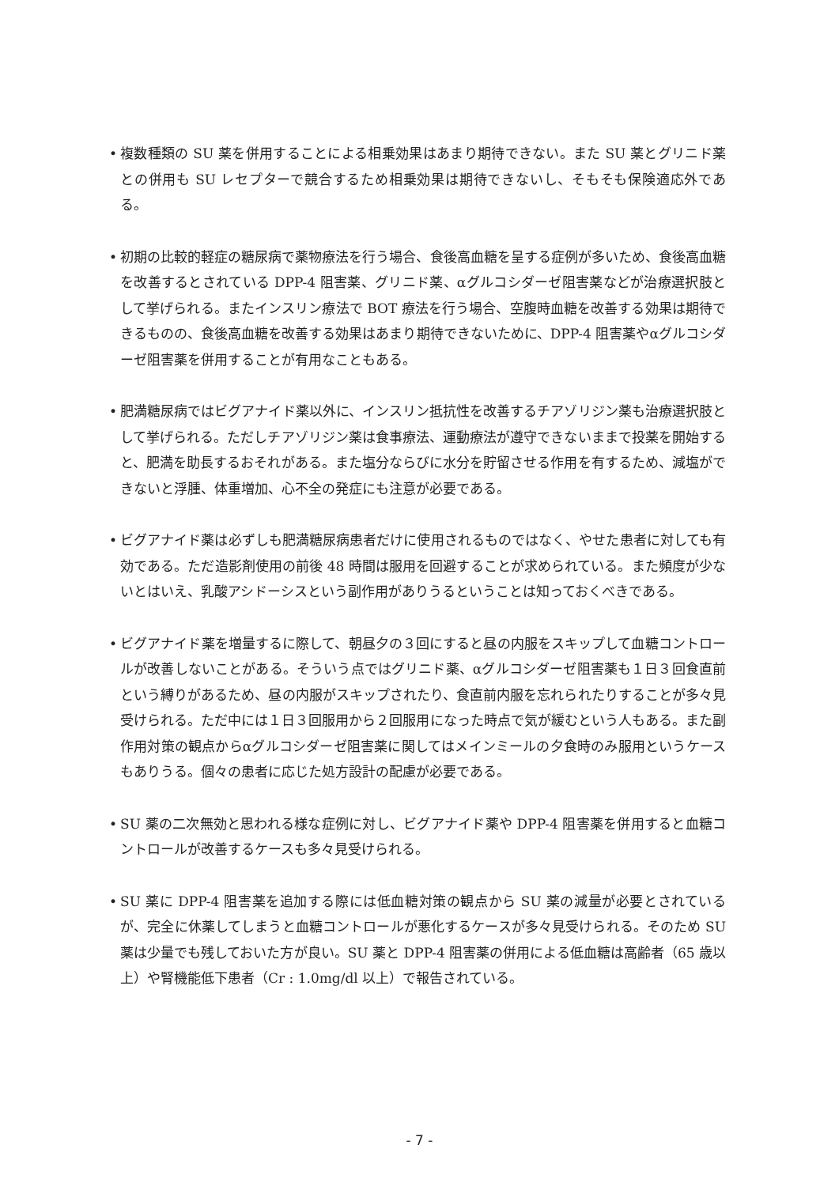• 複数種類の SU 薬を併用することによる相乗効果はあまり期待できない。また SU 薬とグリニド薬との併用も SU レセプターで競合するため相乗効果は期待できないし、そもそも保険適応外である。
• 初期の比較的軽症の糖尿病で薬物療法を行う場合、食後高血糖を呈する症例が多いため、食後高血糖を改善するとされている DPP-4 阻害薬、グリニド薬、αグルコシダーゼ阻害薬などが治療選択肢として挙げられる。またインスリン療法で BOT 療法を行う場合、空腹時血糖を改善する効果は期待できるものの、食後高血糖を改善する効果はあまり期待できないために、DPP-4 阻害薬やαグルコシダーゼ阻害薬を併用することが有用なこともある。
• 肥満糖尿病ではビグアナイド薬以外に、インスリン抵抗性を改善するチアゾリジン薬も治療選択肢として挙げられる。ただしチアゾリジン薬は食事療法、運動療法が遵守できないままで投薬を開始すると、肥満を助長するおそれがある。また塩分ならびに水分を貯留させる作用を有するため、減塩ができないと浮腫、体重増加、心不全の発症にも注意が必要である。
• ビグアナイド薬は必ずしも肥満糖尿病患者だけに使用されるものではなく、やせた患者に対しても有効である。ただ造影剤使用の前後 48 時間は服用を回避することが求められている。また頻度が少ないとはいえ、乳酸アシドーシスという副作用がありうるということは知っておくべきである。
• ビグアナイド薬を増量するに際して、朝昼夕の３回にすると昼の内服をスキップして血糖コントロールが改善しないことがある。そういう点ではグリニド薬、αグルコシダーゼ阻害薬も１日３回食直前という縛りがあるため、昼の内服がスキップされたり、食直前内服を忘れられたりすることが多々見受けられる。ただ中には１日３回服用から２回服用になった時点で気が緩むという人もある。また副作用対策の観点からαグルコシダーゼ阻害薬に関してはメインミールの夕食時のみ服用というケースもありうる。個々の患者に応じた処方設計の配慮が必要である。
• SU 薬の二次無効と思われる様な症例に対し、ビグアナイド薬や DPP-4 阻害薬を併用すると血糖コントロールが改善するケースも多々見受けられる。
• SU 薬に DPP-4 阻害薬を追加する際には低血糖対策の観点から SU 薬の減量が必要とされているが、完全に休薬してしまうと血糖コントロールが悪化するケースが多々見受けられる。そのため SU 薬は少量でも残しておいた方が良い。SU 薬と DPP-4 阻害薬の併用による低血糖は高齢者（65 歳以上）や腎機能低下患者（Cr : 1.0mg/dl 以上）で報告されている。
- 7 -